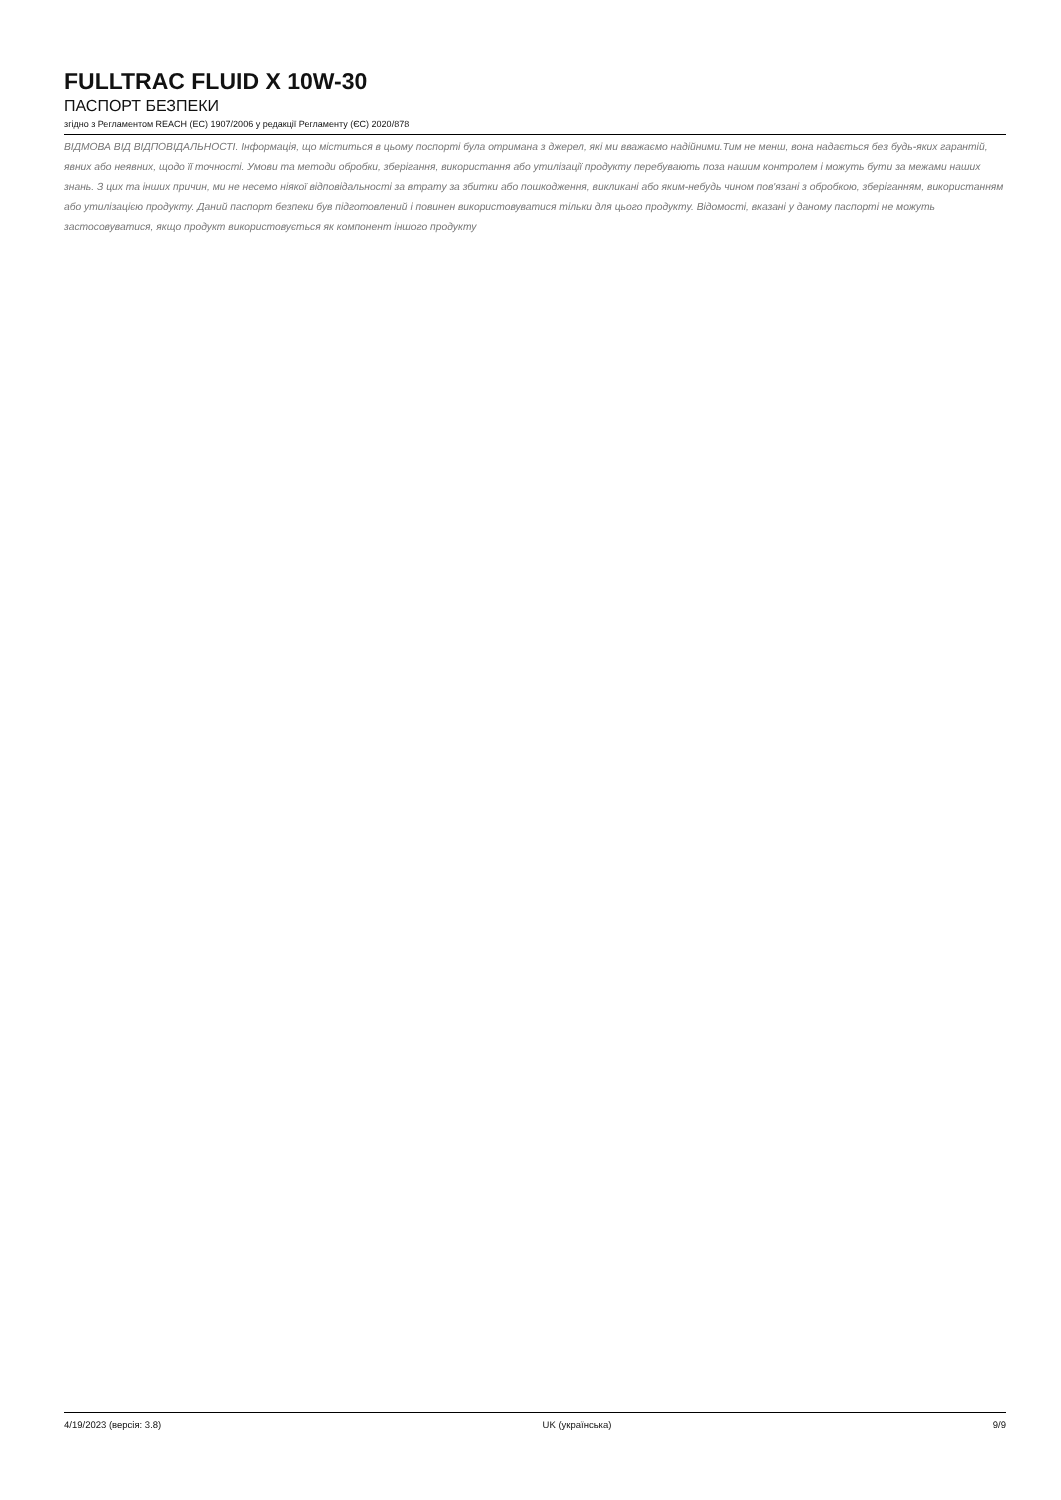FULLTRAC FLUID X 10W-30
ПАСПОРТ БЕЗПЕКИ
згідно з Регламентом REACH (EC) 1907/2006 у редакції Регламенту (ЄС) 2020/878
ВІДМОВА ВІД ВІДПОВІДАЛЬНОСТІ. Інформація, що міститься в цьому поспорті була отримана з джерел, які ми вважаємо надійними.Тим не менш, вона надається без будь-яких гарантій, явних або неявних, щодо її точності. Умови та методи обробки, зберігання, використання або утилізації продукту перебувають поза нашим контролем і можуть бути за межами наших знань. З цих та інших причин, ми не несемо ніякої відповідальності за втрату за збитки або пошкодження, викликані або яким-небудь чином пов'язані з обробкою, зберіганням, використанням або утилізацією продукту. Даний паспорт безпеки був підготовлений і повинен використовуватися тільки для цього продукту. Відомості, вказані у даному паспорті не можуть застосовуватися, якщо продукт використовується як компонент іншого продукту
4/19/2023 (версія: 3.8) UK (українська) 9/9